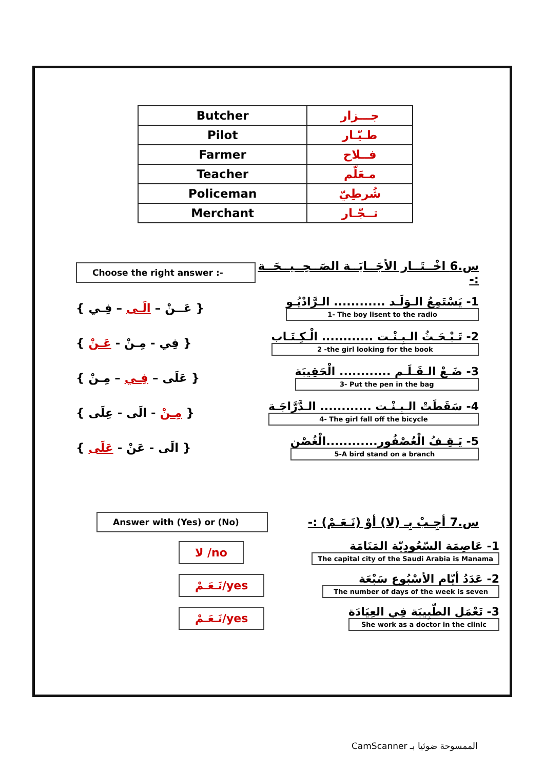| Butcher | جـــزار |
| Pilot | طـيّـار |
| Farmer | فــلاح |
| Teacher | مـعَلّم |
| Policeman | شُرطِيّ |
| Merchant | تــجّـار |
Choose the right answer :-
س.6 اخْــتَــار الأجَــابَــة الصَــحِــيــحَــة :-
{ عَــنْ – الَـى – فِـي }
1- يَسْتَمِعُ الـوَلَـد ............ الـرَّادْيُـو
1- The boy lisent to the radio
{ فِي - مِـنْ - عَـنْ }
2- تَـبْـحَـثُ الـبِـنْـت ............ الْـكِـتَـاب
2 -the girl looking for the book
{ عَلَى – فِـي – مِـنْ }
3- ضَـعْ الـقَـلَـم ............ الْحَقِيبَة
3- Put the pen in the bag
{ مِـنْ - الَى - عِلَى }
4- سَقَطَتْ الـبِـنْـت ............ الـدَّرَّاجَـة
4- The girl fall off the bicycle
{ الَى - عَنْ - عَلَى }
5- يَـقِـفُ الْعُصْفُور............الْغُصْن
5-A bird stand on a branch
Answer with (Yes) or (No)
س.7 أجِـبْ بِـ (لا) أوْ (نَـعَـمْ) :-
لا /no
1- عَاصِمَة السّعُودِيّة المَنَامَة
The capital city of the Saudi Arabia is Manama
نَـعَـمْ/yes
2- عَدَدُ أيّام الأسْبُوع سَبْعَة
The number of days of the week is seven
نَـعَـمْ/yes
3- تَعْمَل الطّبِيبَة فِي العِيَادَة
She work as a doctor in the clinic
CamScanner الممسوحة ضوئيا بـ